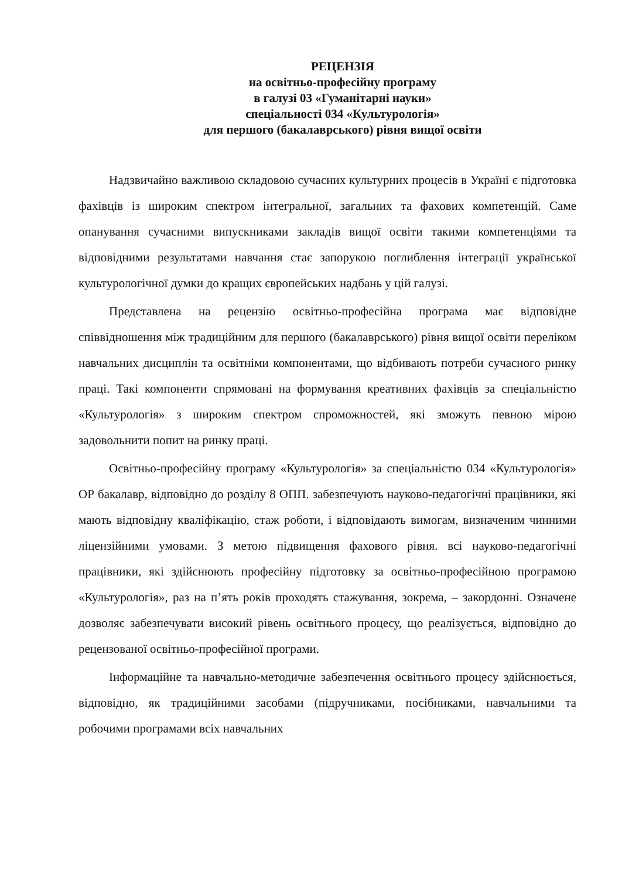РЕЦЕНЗІЯ
на освітньо-професійну програму
в галузі 03 «Гуманітарні науки»
спеціальності 034 «Культурологія»
для першого (бакалаврського) рівня вищої освіти
Надзвичайно важливою складовою сучасних культурних процесів в Україні є підготовка фахівців із широким спектром інтегральної, загальних та фахових компетенцій. Саме опанування сучасними випускниками закладів вищої освіти такими компетенціями та відповідними результатами навчання стає запорукою поглиблення інтеграції української культурологічної думки до кращих європейських надбань у цій галузі.
Представлена на рецензію освітньо-професійна програма має відповідне співвідношення між традиційним для першого (бакалаврського) рівня вищої освіти переліком навчальних дисциплін та освітніми компонентами, що відбивають потреби сучасного ринку праці. Такі компоненти спрямовані на формування креативних фахівців за спеціальністю «Культурологія» з широким спектром спроможностей, які зможуть певною мірою задовольнити попит на ринку праці.
Освітньо-професійну програму «Культурологія» за спеціальністю 034 «Культурологія» ОР бакалавр, відповідно до розділу 8 ОПП. забезпечують науково-педагогічні працівники, які мають відповідну кваліфікацію, стаж роботи, і відповідають вимогам, визначеним чинними ліцензійними умовами. З метою підвищення фахового рівня. всі науково-педагогічні працівники, які здійснюють професійну підготовку за освітньо-професійною програмою «Культурологія», раз на п’ять років проходять стажування, зокрема, – закордонні. Означене дозволяє забезпечувати високий рівень освітнього процесу, що реалізується, відповідно до рецензованої освітньо-професійної програми.
Інформаційне та навчально-методичне забезпечення освітнього процесу здійснюється, відповідно, як традиційними засобами (підручниками, посібниками, навчальними та робочими програмами всіх навчальних